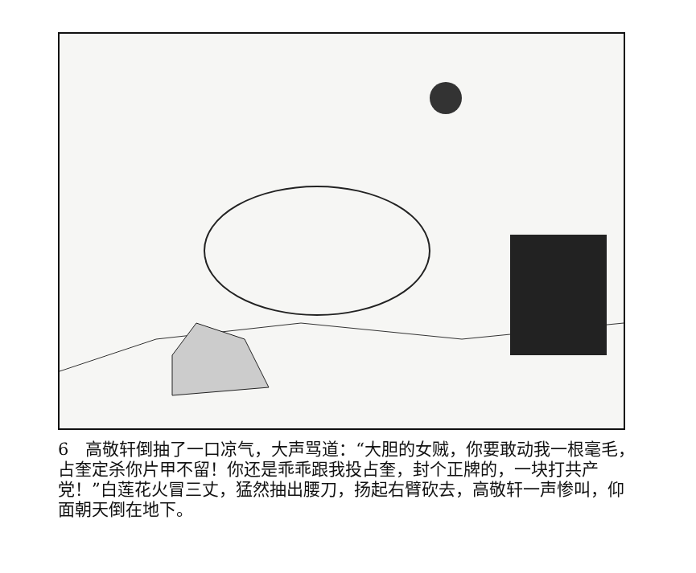6　高敬轩倒抽了一口凉气，大声骂道：“大胆的女贼，你要敢动我一根毫毛，占奎定杀你片甲不留！你还是乖乖跟我投占奎，封个正牌的，一块打共产党！”白莲花火冒三丈，猛然抽出腰刀，扬起右臂砍去，高敬轩一声惨叫，仰面朝天倒在地下。